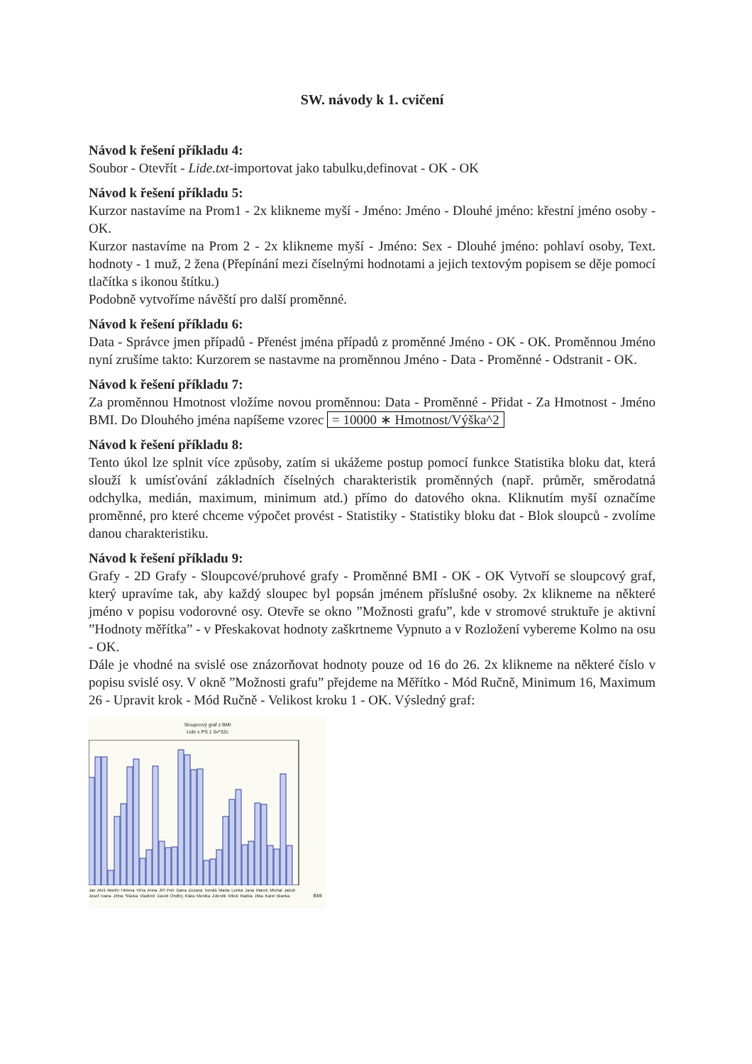SW. návody k 1. cvičení
Návod k řešení příkladu 4:
Soubor - Otevřít - Lide.txt-importovat jako tabulku,definovat - OK - OK
Návod k řešení příkladu 5:
Kurzor nastavíme na Prom1 - 2x klikneme myší - Jméno: Jméno - Dlouhé jméno: křestní jméno osoby - OK.
Kurzor nastavíme na Prom 2 - 2x klikneme myší - Jméno: Sex - Dlouhé jméno: pohlaví osoby, Text. hodnoty - 1 muž, 2 žena (Přepínání mezi číselnými hodnotami a jejich textovým popisem se děje pomocí tlačítka s ikonou štítku.)
Podobně vytvoříme návěští pro další proměnné.
Návod k řešení příkladu 6:
Data - Správce jmen případů - Přenést jména případů z proměnné Jméno - OK - OK. Proměnnou Jméno nyní zrušíme takto: Kurzorem se nastavme na proměnnou Jméno - Data - Proměnné - Odstranit - OK.
Návod k řešení příkladu 7:
Za proměnnou Hmotnost vložíme novou proměnnou: Data - Proměnné - Přidat - Za Hmotnost - Jméno BMI. Do Dlouhého jména napíšeme vzorec = 10000 ∗ Hmotnost/Výška^2
Návod k řešení příkladu 8:
Tento úkol lze splnit více způsoby, zatím si ukážeme postup pomocí funkce Statistika bloku dat, která slouží k umísťování základních číselných charakteristik proměnných (např. průměr, směrodatná odchylka, medián, maximum, minimum atd.) přímo do datového okna. Kliknutím myší označíme proměnné, pro které chceme výpočet provést - Statistiky - Statistiky bloku dat - Blok sloupců - zvolíme danou charakteristiku.
Návod k řešení příkladu 9:
Grafy - 2D Grafy - Sloupcové/pruhové grafy - Proměnné BMI - OK - OK Vytvoří se sloupcový graf, který upravíme tak, aby každý sloupec byl popsán jménem příslušné osoby. 2x klikneme na některé jméno v popisu vodorovné osy. Otevře se okno ”Možnosti grafu”, kde v stromové struktuře je aktivní ”Hodnoty měřítka” - v Přeskakovat hodnoty zaškrtneme Vypnuto a v Rozložení vybereme Kolmo na osu - OK.
Dále je vhodné na svislé ose znázorňovat hodnoty pouze od 16 do 26. 2x klikneme na některé číslo v popisu svislé osy. V okně ”Možnosti grafu” přejdeme na Měřítko - Mód Ručně, Minimum 16, Maximum 26 - Upravit krok - Mód Ručně - Velikost kroku 1 - OK. Výsledný graf:
Sloupcový graf z BMI
Lide v PS 1 5v*32c
Jan Aleš Martin Helena Věra Anna Jiří Petr Dana Zuzana Tomáš Marta Lenka Jana Marek Michal Jakub Josef Ivana Jiřina Slávka Vladimír David Ondřej Klára Monika Zdeněk Miloš Radka Jitka Karel Blanka
BMI